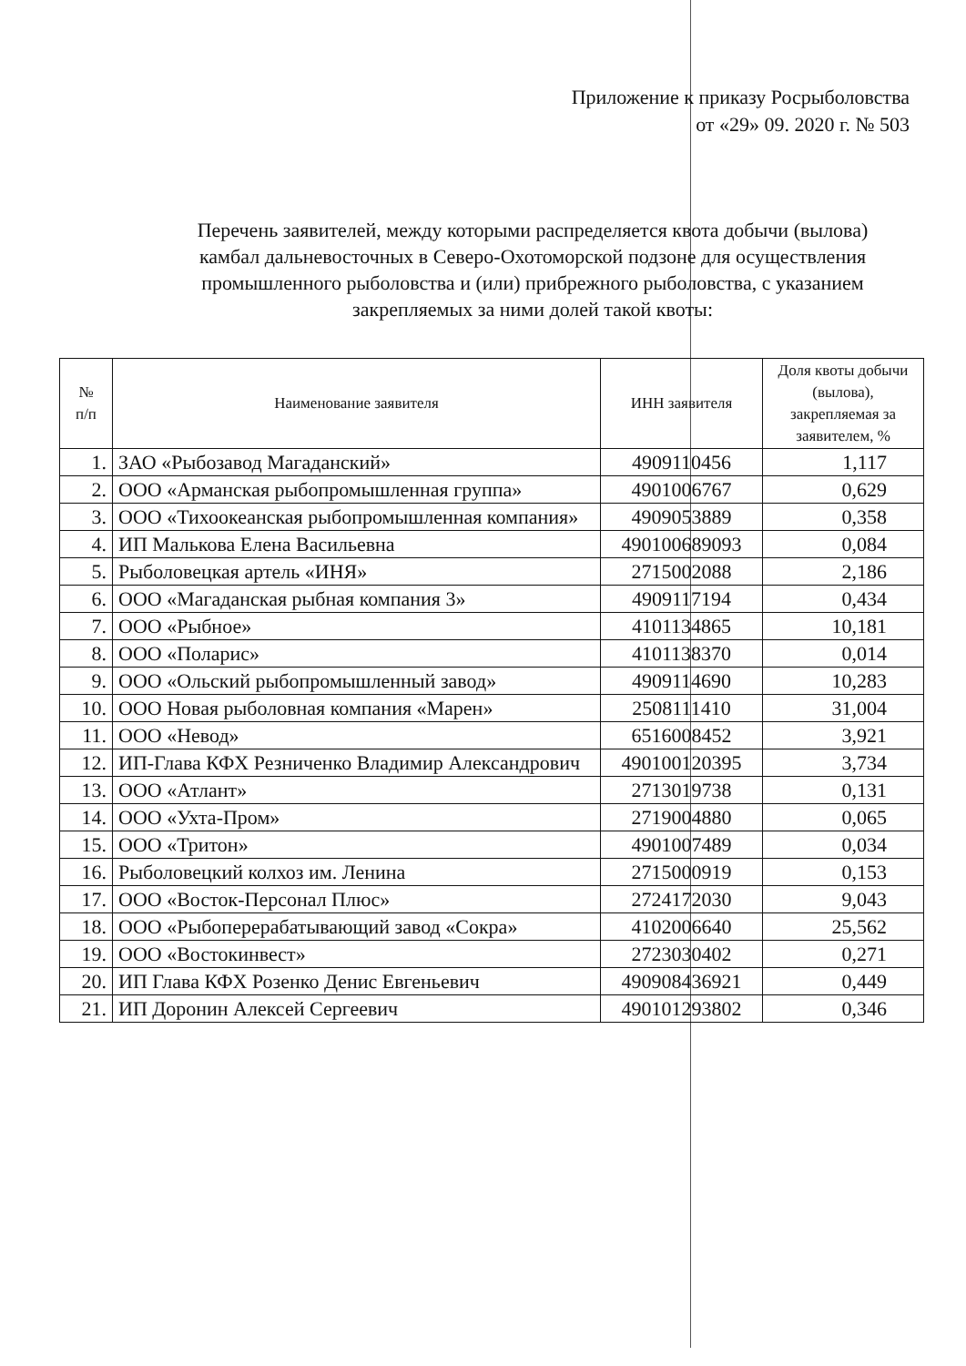Приложение к приказу Росрыболовства
от «29» 09. 2020 г. № 503
Перечень заявителей, между которыми распределяется квота добычи (вылова) камбал дальневосточных в Северо-Охотоморской подзоне для осуществления промышленного рыболовства и (или) прибрежного рыболовства, с указанием закрепляемых за ними долей такой квоты:
| № п/п | Наименование заявителя | ИНН заявителя | Доля квоты добычи (вылова), закрепляемая за заявителем, % |
| --- | --- | --- | --- |
| 1. | ЗАО «Рыбозавод Магаданский» | 4909110456 | 1,117 |
| 2. | ООО «Арманская рыбопромышленная группа» | 4901006767 | 0,629 |
| 3. | ООО «Тихоокеанская рыбопромышленная компания» | 4909053889 | 0,358 |
| 4. | ИП Малькова Елена Васильевна | 490100689093 | 0,084 |
| 5. | Рыболовецкая артель «ИНЯ» | 2715002088 | 2,186 |
| 6. | ООО «Магаданская рыбная компания 3» | 4909117194 | 0,434 |
| 7. | ООО «Рыбное» | 4101134865 | 10,181 |
| 8. | ООО «Поларис» | 4101138370 | 0,014 |
| 9. | ООО «Ольский рыбопромышленный завод» | 4909114690 | 10,283 |
| 10. | ООО Новая рыболовная компания «Марен» | 2508111410 | 31,004 |
| 11. | ООО «Невод» | 6516008452 | 3,921 |
| 12. | ИП-Глава КФХ Резниченко Владимир Александрович | 490100120395 | 3,734 |
| 13. | ООО «Атлант» | 2713019738 | 0,131 |
| 14. | ООО «Ухта-Пром» | 2719004880 | 0,065 |
| 15. | ООО «Тритон» | 4901007489 | 0,034 |
| 16. | Рыболовецкий колхоз им. Ленина | 2715000919 | 0,153 |
| 17. | ООО «Восток-Персонал Плюс» | 2724172030 | 9,043 |
| 18. | ООО «Рыбоперерабатывающий завод «Сокра» | 4102006640 | 25,562 |
| 19. | ООО «Востокинвест» | 2723030402 | 0,271 |
| 20. | ИП Глава КФХ Розенко Денис Евгеньевич | 490908436921 | 0,449 |
| 21. | ИП Доронин Алексей Сергеевич | 490101293802 | 0,346 |